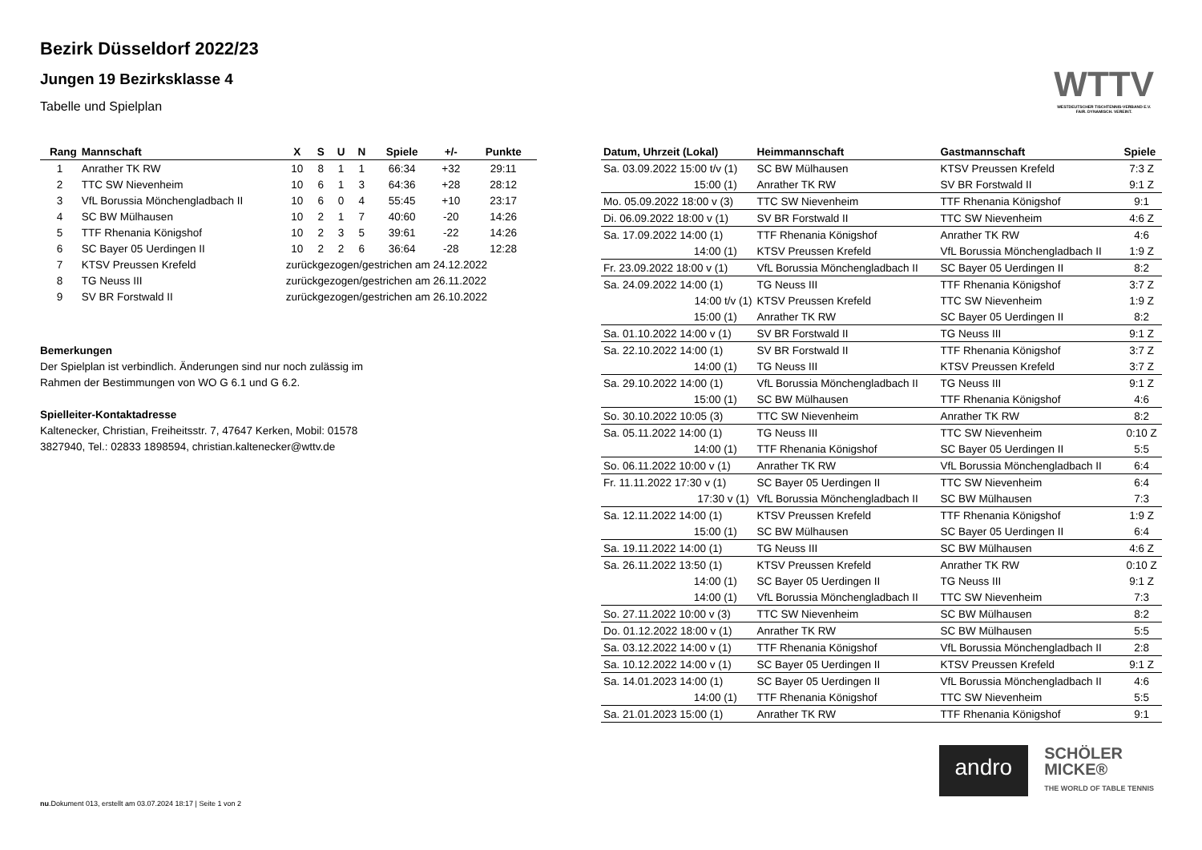WTTV
WESTDEUTSCHER TISCHTENNIS-VERBAND E.V.
FAIR. DYNAMISCH. VEREINT.
Bezirk Düsseldorf 2022/23
Jungen 19 Bezirksklasse 4
Tabelle und Spielplan
| Rang | Mannschaft | X | S | U | N | Spiele | +/- | Punkte |
| --- | --- | --- | --- | --- | --- | --- | --- | --- |
| 1 | Anrather TK RW | 10 | 8 | 1 | 1 | 66:34 | +32 | 29:11 |
| 2 | TTC SW Nievenheim | 10 | 6 | 1 | 3 | 64:36 | +28 | 28:12 |
| 3 | VfL Borussia Mönchengladbach II | 10 | 6 | 0 | 4 | 55:45 | +10 | 23:17 |
| 4 | SC BW Mülhausen | 10 | 2 | 1 | 7 | 40:60 | -20 | 14:26 |
| 5 | TTF Rhenania Königshof | 10 | 2 | 3 | 5 | 39:61 | -22 | 14:26 |
| 6 | SC Bayer 05 Uerdingen II | 10 | 2 | 2 | 6 | 36:64 | -28 | 12:28 |
| 7 | KTSV Preussen Krefeld | zurückgezogen/gestrichen am 24.12.2022 | | | | | | |
| 8 | TG Neuss III | zurückgezogen/gestrichen am 26.11.2022 | | | | | | |
| 9 | SV BR Forstwald II | zurückgezogen/gestrichen am 26.10.2022 | | | | | | |
Bemerkungen
Der Spielplan ist verbindlich. Änderungen sind nur noch zulässig im
Rahmen der Bestimmungen von WO G 6.1 und G 6.2.
Spielleiter-Kontaktadresse
Kaltenecker, Christian, Freiheitsstr. 7, 47647 Kerken, Mobil: 01578
3827940, Tel.: 02833 1898594, christian.kaltenecker@wttv.de
| Datum, Uhrzeit (Lokal) | Heimmannschaft | Gastmannschaft | Spiele |
| --- | --- | --- | --- |
| Sa. 03.09.2022 15:00 t/v (1) | SC BW Mülhausen | KTSV Preussen Krefeld | 7:3 Z |
| 15:00 (1) | Anrather TK RW | SV BR Forstwald II | 9:1 Z |
| Mo. 05.09.2022 18:00 v (3) | TTC SW Nievenheim | TTF Rhenania Königshof | 9:1 |
| Di. 06.09.2022 18:00 v (1) | SV BR Forstwald II | TTC SW Nievenheim | 4:6 Z |
| Sa. 17.09.2022 14:00 (1) | TTF Rhenania Königshof | Anrather TK RW | 4:6 |
| 14:00 (1) | KTSV Preussen Krefeld | VfL Borussia Mönchengladbach II | 1:9 Z |
| Fr. 23.09.2022 18:00 v (1) | VfL Borussia Mönchengladbach II | SC Bayer 05 Uerdingen II | 8:2 |
| Sa. 24.09.2022 14:00 (1) | TG Neuss III | TTF Rhenania Königshof | 3:7 Z |
| 14:00 t/v (1) | KTSV Preussen Krefeld | TTC SW Nievenheim | 1:9 Z |
| 15:00 (1) | Anrather TK RW | SC Bayer 05 Uerdingen II | 8:2 |
| Sa. 01.10.2022 14:00 v (1) | SV BR Forstwald II | TG Neuss III | 9:1 Z |
| Sa. 22.10.2022 14:00 (1) | SV BR Forstwald II | TTF Rhenania Königshof | 3:7 Z |
| 14:00 (1) | TG Neuss III | KTSV Preussen Krefeld | 3:7 Z |
| Sa. 29.10.2022 14:00 (1) | VfL Borussia Mönchengladbach II | TG Neuss III | 9:1 Z |
| 15:00 (1) | SC BW Mülhausen | TTF Rhenania Königshof | 4:6 |
| So. 30.10.2022 10:05 (3) | TTC SW Nievenheim | Anrather TK RW | 8:2 |
| Sa. 05.11.2022 14:00 (1) | TG Neuss III | TTC SW Nievenheim | 0:10 Z |
| 14:00 (1) | TTF Rhenania Königshof | SC Bayer 05 Uerdingen II | 5:5 |
| So. 06.11.2022 10:00 v (1) | Anrather TK RW | VfL Borussia Mönchengladbach II | 6:4 |
| Fr. 11.11.2022 17:30 v (1) | SC Bayer 05 Uerdingen II | TTC SW Nievenheim | 6:4 |
| 17:30 v (1) | VfL Borussia Mönchengladbach II | SC BW Mülhausen | 7:3 |
| Sa. 12.11.2022 14:00 (1) | KTSV Preussen Krefeld | TTF Rhenania Königshof | 1:9 Z |
| 15:00 (1) | SC BW Mülhausen | SC Bayer 05 Uerdingen II | 6:4 |
| Sa. 19.11.2022 14:00 (1) | TG Neuss III | SC BW Mülhausen | 4:6 Z |
| Sa. 26.11.2022 13:50 (1) | KTSV Preussen Krefeld | Anrather TK RW | 0:10 Z |
| 14:00 (1) | SC Bayer 05 Uerdingen II | TG Neuss III | 9:1 Z |
| 14:00 (1) | VfL Borussia Mönchengladbach II | TTC SW Nievenheim | 7:3 |
| So. 27.11.2022 10:00 v (3) | TTC SW Nievenheim | SC BW Mülhausen | 8:2 |
| Do. 01.12.2022 18:00 v (1) | Anrather TK RW | SC BW Mülhausen | 5:5 |
| Sa. 03.12.2022 14:00 v (1) | TTF Rhenania Königshof | VfL Borussia Mönchengladbach II | 2:8 |
| Sa. 10.12.2022 14:00 v (1) | SC Bayer 05 Uerdingen II | KTSV Preussen Krefeld | 9:1 Z |
| Sa. 14.01.2023 14:00 (1) | SC Bayer 05 Uerdingen II | VfL Borussia Mönchengladbach II | 4:6 |
| 14:00 (1) | TTF Rhenania Königshof | TTC SW Nievenheim | 5:5 |
| Sa. 21.01.2023 15:00 (1) | Anrather TK RW | TTF Rhenania Königshof | 9:1 |
andro
SCHÖLER
MICKE®
THE WORLD OF TABLE TENNIS
nu.Dokument 013, erstellt am 03.07.2024 18:17 | Seite 1 von 2